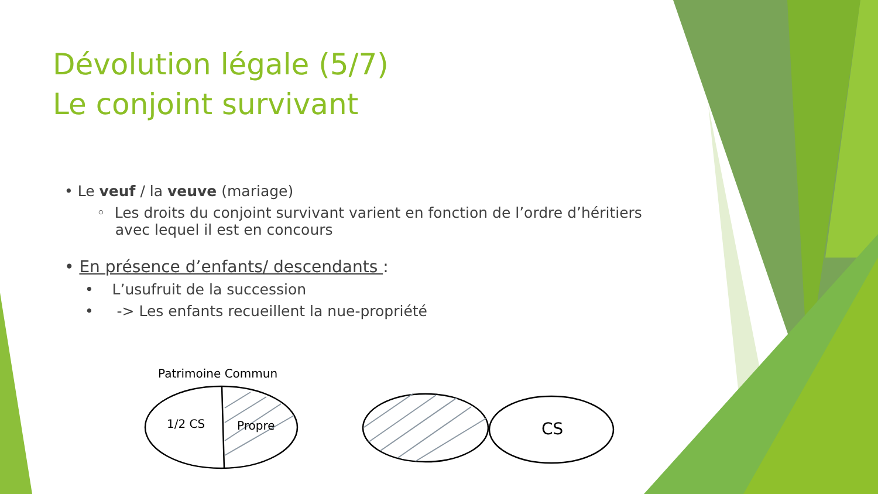Dévolution légale (5/7)
Le conjoint survivant
• Le veuf / la veuve (mariage)
◦ Les droits du conjoint survivant varient en fonction de l’ordre d’héritiers
avec lequel il est en concours
• En présence d’enfants/ descendants :
• L’usufruit de la succession
• -> Les enfants recueillent la nue-propriété
Patrimoine Commun
1/2 CS Propre CS